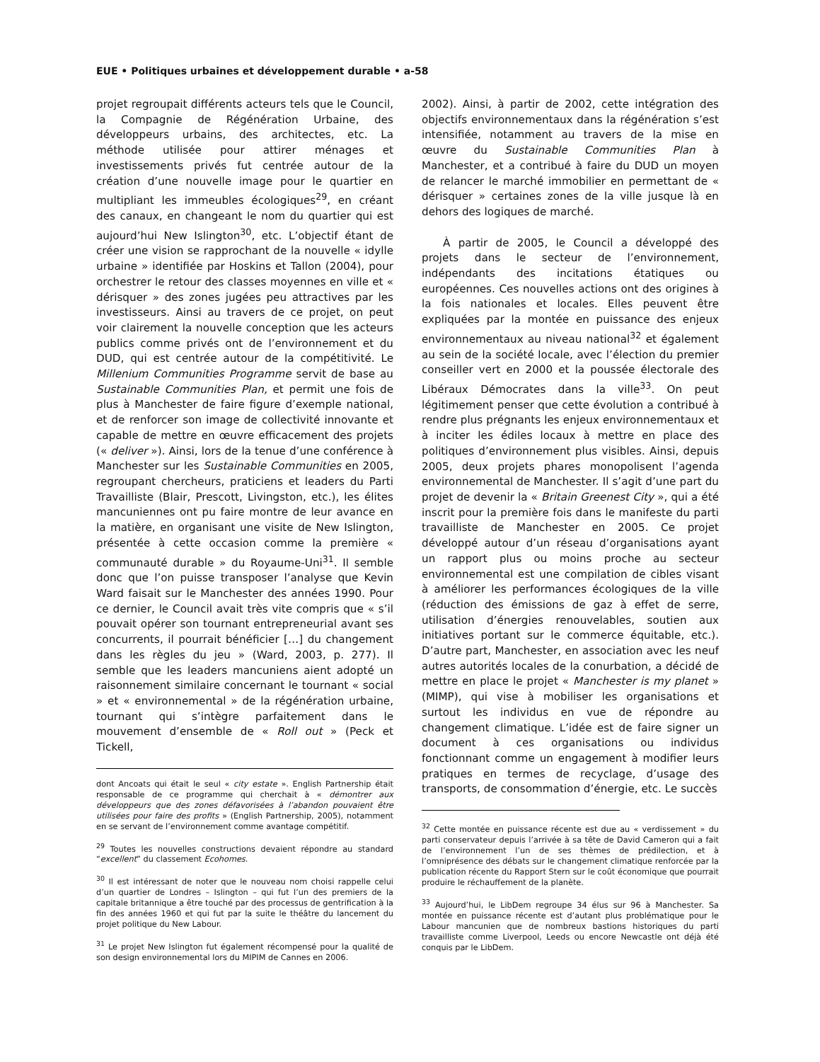EUE • Politiques urbaines et développement durable • a-58
projet regroupait différents acteurs tels que le Council, la Compagnie de Régénération Urbaine, des développeurs urbains, des architectes, etc. La méthode utilisée pour attirer ménages et investissements privés fut centrée autour de la création d’une nouvelle image pour le quartier en multipliant les immeubles écologiques<sup>29</sup>, en créant des canaux, en changeant le nom du quartier qui est aujourd’hui New Islington<sup>30</sup>, etc. L’objectif étant de créer une vision se rapprochant de la nouvelle « idylle urbaine » identifiée par Hoskins et Tallon (2004), pour orchestrer le retour des classes moyennes en ville et « dérisquer » des zones jugées peu attractives par les investisseurs. Ainsi au travers de ce projet, on peut voir clairement la nouvelle conception que les acteurs publics comme privés ont de l’environnement et du DUD, qui est centrée autour de la compétitivité. Le Millenium Communities Programme servit de base au Sustainable Communities Plan, et permit une fois de plus à Manchester de faire figure d’exemple national, et de renforcer son image de collectivité innovante et capable de mettre en œuvre efficacement des projets (« deliver »). Ainsi, lors de la tenue d’une conférence à Manchester sur les Sustainable Communities en 2005, regroupant chercheurs, praticiens et leaders du Parti Travailliste (Blair, Prescott, Livingston, etc.), les élites mancuniennes ont pu faire montre de leur avance en la matière, en organisant une visite de New Islington, présentée à cette occasion comme la première « communauté durable » du Royaume-Uni<sup>31</sup>. Il semble donc que l’on puisse transposer l’analyse que Kevin Ward faisait sur le Manchester des années 1990. Pour ce dernier, le Council avait très vite compris que « s’il pouvait opérer son tournant entrepreneurial avant ses concurrents, il pourrait bénéficier […] du changement dans les règles du jeu » (Ward, 2003, p. 277). Il semble que les leaders mancuniens aient adopté un raisonnement similaire concernant le tournant « social » et « environnemental » de la régénération urbaine, tournant qui s’intègre parfaitement dans le mouvement d’ensemble de « Roll out » (Peck et Tickell,
dont Ancoats qui était le seul « city estate ». English Partnership était responsable de ce programme qui cherchait à « démontrer aux développeurs que des zones défavorisées à l’abandon pouvaient être utilisées pour faire des profits » (English Partnership, 2005), notamment en se servant de l’environnement comme avantage compétitif.
<sup>29</sup> Toutes les nouvelles constructions devaient répondre au standard “excellent” du classement Ecohomes.
<sup>30</sup> Il est intéressant de noter que le nouveau nom choisi rappelle celui d’un quartier de Londres – Islington – qui fut l’un des premiers de la capitale britannique a être touché par des processus de gentrification à la fin des années 1960 et qui fut par la suite le théâtre du lancement du projet politique du New Labour.
<sup>31</sup> Le projet New Islington fut également récompensé pour la qualité de son design environnemental lors du MIPIM de Cannes en 2006.
2002). Ainsi, à partir de 2002, cette intégration des objectifs environnementaux dans la régénération s’est intensifiée, notamment au travers de la mise en œuvre du Sustainable Communities Plan à Manchester, et a contribué à faire du DUD un moyen de relancer le marché immobilier en permettant de « dérisquer » certaines zones de la ville jusque là en dehors des logiques de marché.
À partir de 2005, le Council a développé des projets dans le secteur de l’environnement, indépendants des incitations étatiques ou européennes. Ces nouvelles actions ont des origines à la fois nationales et locales. Elles peuvent être expliquées par la montée en puissance des enjeux environnementaux au niveau national<sup>32</sup> et également au sein de la société locale, avec l’élection du premier conseiller vert en 2000 et la poussée électorale des Libéraux Démocrates dans la ville<sup>33</sup>. On peut légitimement penser que cette évolution a contribué à rendre plus prégnants les enjeux environnementaux et à inciter les édiles locaux à mettre en place des politiques d’environnement plus visibles. Ainsi, depuis 2005, deux projets phares monopolisent l’agenda environnemental de Manchester. Il s’agit d’une part du projet de devenir la « Britain Greenest City », qui a été inscrit pour la première fois dans le manifeste du parti travailliste de Manchester en 2005. Ce projet développé autour d’un réseau d’organisations ayant un rapport plus ou moins proche au secteur environnemental est une compilation de cibles visant à améliorer les performances écologiques de la ville (réduction des émissions de gaz à effet de serre, utilisation d’énergies renouvelables, soutien aux initiatives portant sur le commerce équitable, etc.). D’autre part, Manchester, en association avec les neuf autres autorités locales de la conurbation, a décidé de mettre en place le projet « Manchester is my planet » (MIMP), qui vise à mobiliser les organisations et surtout les individus en vue de répondre au changement climatique. L’idée est de faire signer un document à ces organisations ou individus fonctionnant comme un engagement à modifier leurs pratiques en termes de recyclage, d’usage des transports, de consommation d’énergie, etc. Le succès
<sup>32</sup> Cette montée en puissance récente est due au « verdissement » du parti conservateur depuis l’arrivée à sa tête de David Cameron qui a fait de l’environnement l’un de ses thèmes de prédilection, et à l’omniprésence des débats sur le changement climatique renforcée par la publication récente du Rapport Stern sur le coût économique que pourrait produire le réchauffement de la planète.
<sup>33</sup> Aujourd’hui, le LibDem regroupe 34 élus sur 96 à Manchester. Sa montée en puissance récente est d’autant plus problématique pour le Labour mancunien que de nombreux bastions historiques du parti travailliste comme Liverpool, Leeds ou encore Newcastle ont déjà été conquis par le LibDem.